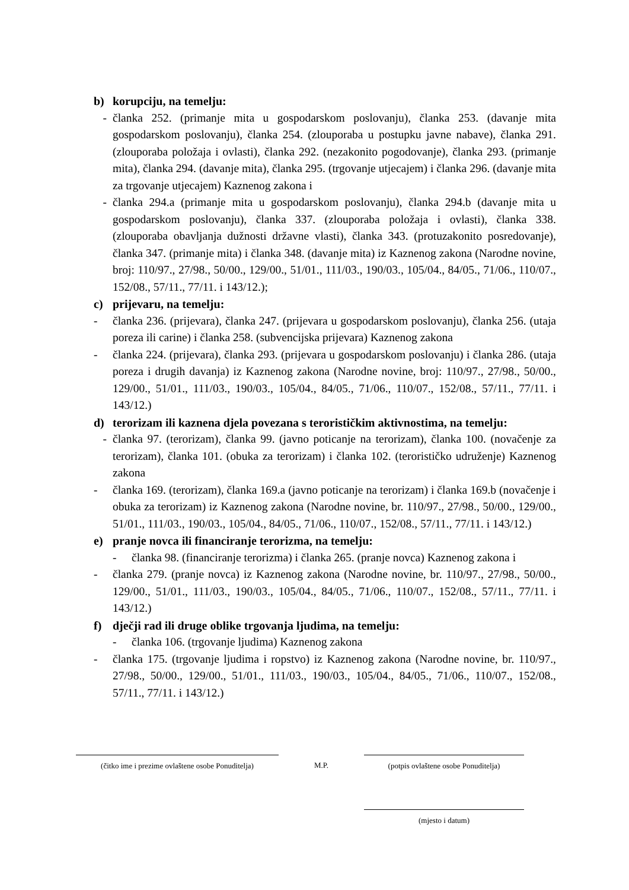b) korupciju, na temelju:
- članka 252. (primanje mita u gospodarskom poslovanju), članka 253. (davanje mita gospodarskom poslovanju), članka 254. (zlouporaba u postupku javne nabave), članka 291. (zlouporaba položaja i ovlasti), članka 292. (nezakonito pogodovanje), članka 293. (primanje mita), članka 294. (davanje mita), članka 295. (trgovanje utjecajem) i članka 296. (davanje mita za trgovanje utjecajem) Kaznenog zakona i
- članka 294.a (primanje mita u gospodarskom poslovanju), članka 294.b (davanje mita u gospodarskom poslovanju), članka 337. (zlouporaba položaja i ovlasti), članka 338. (zlouporaba obavljanja dužnosti državne vlasti), članka 343. (protuzakonito posredovanje), članka 347. (primanje mita) i članka 348. (davanje mita) iz Kaznenog zakona (Narodne novine, broj: 110/97., 27/98., 50/00., 129/00., 51/01., 111/03., 190/03., 105/04., 84/05., 71/06., 110/07., 152/08., 57/11., 77/11. i 143/12.);
c) prijevaru, na temelju:
- članka 236. (prijevara), članka 247. (prijevara u gospodarskom poslovanju), članka 256. (utaja poreza ili carine) i članka 258. (subvencijska prijevara) Kaznenog zakona
- članka 224. (prijevara), članka 293. (prijevara u gospodarskom poslovanju) i članka 286. (utaja poreza i drugih davanja) iz Kaznenog zakona (Narodne novine, broj: 110/97., 27/98., 50/00., 129/00., 51/01., 111/03., 190/03., 105/04., 84/05., 71/06., 110/07., 152/08., 57/11., 77/11. i 143/12.)
d) terorizam ili kaznena djela povezana s terorističkim aktivnostima, na temelju:
- članka 97. (terorizam), članka 99. (javno poticanje na terorizam), članka 100. (novačenje za terorizam), članka 101. (obuka za terorizam) i članka 102. (terorističko udruženje) Kaznenog zakona
- članka 169. (terorizam), članka 169.a (javno poticanje na terorizam) i članka 169.b (novačenje i obuka za terorizam) iz Kaznenog zakona (Narodne novine, br. 110/97., 27/98., 50/00., 129/00., 51/01., 111/03., 190/03., 105/04., 84/05., 71/06., 110/07., 152/08., 57/11., 77/11. i 143/12.)
e) pranje novca ili financiranje terorizma, na temelju:
- članka 98. (financiranje terorizma) i članka 265. (pranje novca) Kaznenog zakona i
- članka 279. (pranje novca) iz Kaznenog zakona (Narodne novine, br. 110/97., 27/98., 50/00., 129/00., 51/01., 111/03., 190/03., 105/04., 84/05., 71/06., 110/07., 152/08., 57/11., 77/11. i 143/12.)
f) dječji rad ili druge oblike trgovanja ljudima, na temelju:
- članka 106. (trgovanje ljudima) Kaznenog zakona
- članka 175. (trgovanje ljudima i ropstvo) iz Kaznenog zakona (Narodne novine, br. 110/97., 27/98., 50/00., 129/00., 51/01., 111/03., 190/03., 105/04., 84/05., 71/06., 110/07., 152/08., 57/11., 77/11. i 143/12.)
(čitko ime i prezime ovlaštene osobe Ponuditelja)
M.P. (potpis ovlaštene osobe Ponuditelja)
(mjesto i datum)